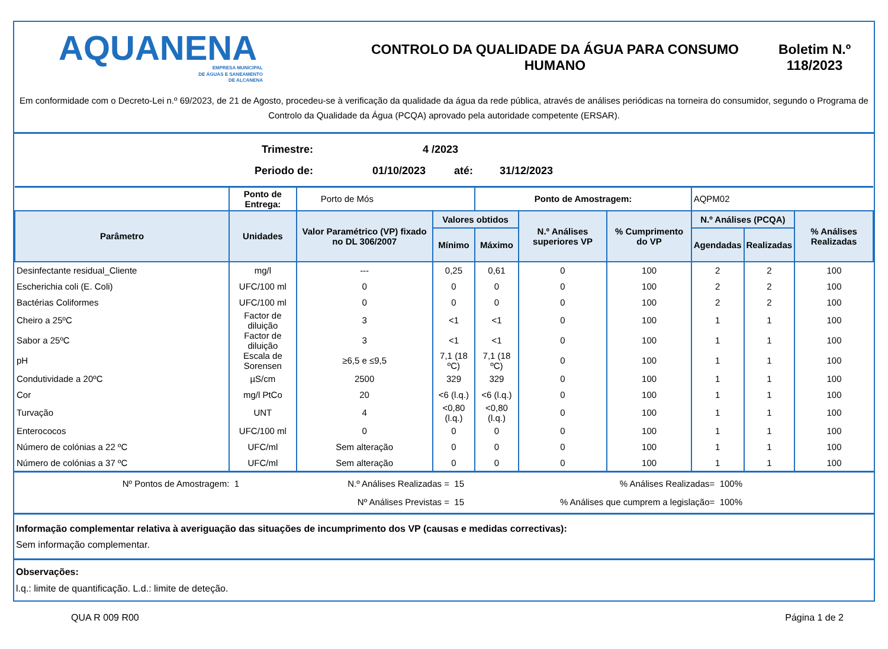AQUANENA
EMPRESA MUNICIPAL
DE ÁGUAS E SANEAMENTO
DE ALCANENA
CONTROLO DA QUALIDADE DA ÁGUA PARA CONSUMO HUMANO
Boletim N.º 118/2023
Em conformidade com o Decreto-Lei n.º 69/2023, de 21 de Agosto, procedeu-se à verificação da qualidade da água da rede pública, através de análises periódicas na torneira do consumidor, segundo o Programa de Controlo da Qualidade da Água (PCQA) aprovado pela autoridade competente (ERSAR).
Trimestre: 4 /2023
Periodo de: 01/10/2023 até: 31/12/2023
| | Ponto de Entrega: | Porto de Mós | | Ponto de Amostragem: | | | AQPM02 | | |
| Parâmetro | Unidades | Valor Paramétrico (VP) fixado no DL 306/2007 | Valores obtidos | | N.º Análises superiores VP | % Cumprimento do VP | N.º Análises (PCQA) | | % Análises Realizadas |
| | | | Mínimo | Máximo | | | Agendadas | Realizadas | |
| Desinfectante residual_Cliente | mg/l | --- | 0,25 | 0,61 | 0 | 100 | 2 | 2 | 100 |
| Escherichia coli (E. Coli) | UFC/100 ml | 0 | 0 | 0 | 0 | 100 | 2 | 2 | 100 |
| Bactérias Coliformes | UFC/100 ml | 0 | 0 | 0 | 0 | 100 | 2 | 2 | 100 |
| Cheiro a 25ºC | Factor de diluição | 3 | <1 | <1 | 0 | 100 | 1 | 1 | 100 |
| Sabor a 25ºC | Factor de diluição | 3 | <1 | <1 | 0 | 100 | 1 | 1 | 100 |
| pH | Escala de Sorensen | ≥6,5 e ≤9,5 | 7,1 (18 ºC) | 7,1 (18 ºC) | 0 | 100 | 1 | 1 | 100 |
| Condutividade a 20ºC | µS/cm | 2500 | 329 | 329 | 0 | 100 | 1 | 1 | 100 |
| Cor | mg/l PtCo | 20 | <6 (l.q.) | <6 (l.q.) | 0 | 100 | 1 | 1 | 100 |
| Turvação | UNT | 4 | <0,80 (l.q.) | <0,80 (l.q.) | 0 | 100 | 1 | 1 | 100 |
| Enterococos | UFC/100 ml | 0 | 0 | 0 | 0 | 100 | 1 | 1 | 100 |
| Número de colónias a 22 ºC | UFC/ml | Sem alteração | 0 | 0 | 0 | 100 | 1 | 1 | 100 |
| Número de colónias a 37 ºC | UFC/ml | Sem alteração | 0 | 0 | 0 | 100 | 1 | 1 | 100 |
Nº Pontos de Amostragem: 1 N.º Análises Realizadas = 15% Análises Realizadas= 100% Nº Análises Previstas = 15% Análises que cumprem a legislação= 100%
Informação complementar relativa à averiguação das situações de incumprimento dos VP (causas e medidas correctivas):
Sem informação complementar.
Observações:
l.q.: limite de quantificação. L.d.: limite de deteção.
QUA R 009 R00 Página 1 de 2